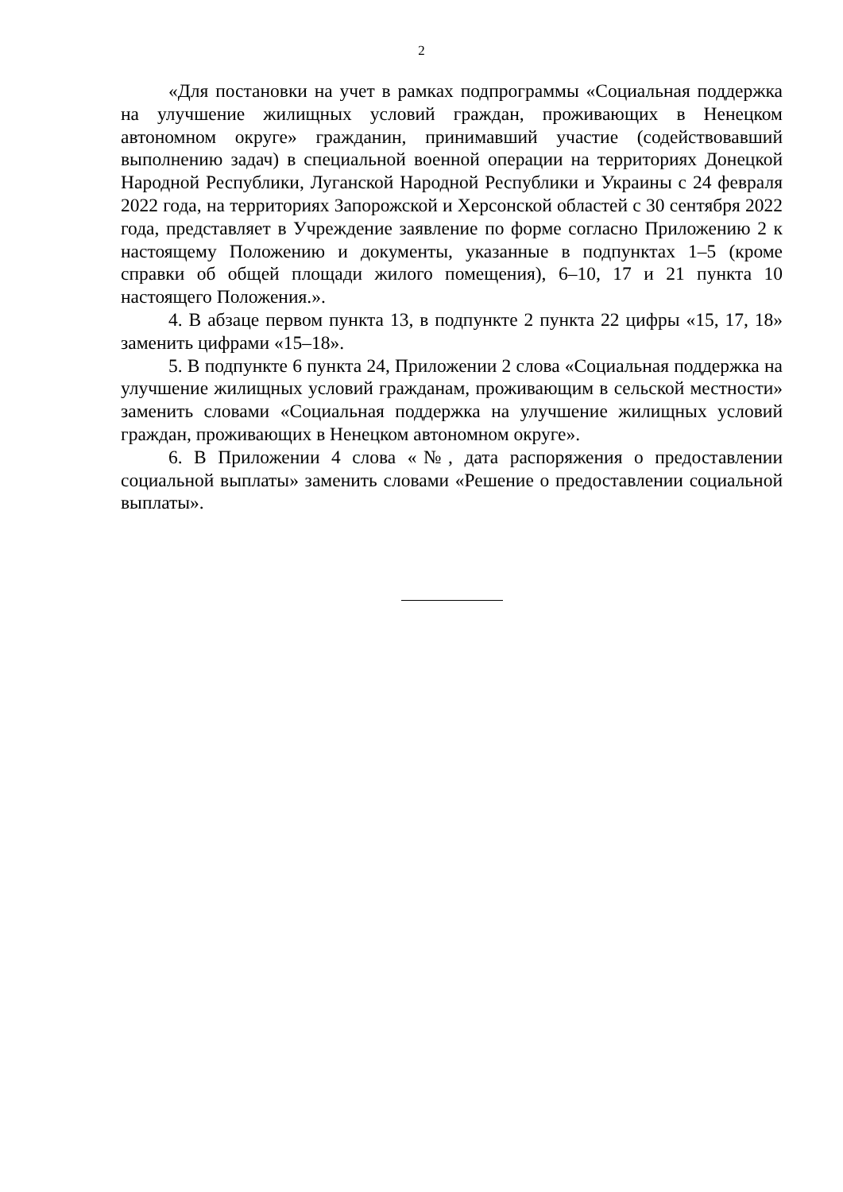2
«Для постановки на учет в рамках подпрограммы «Социальная поддержка на улучшение жилищных условий граждан, проживающих в Ненецком автономном округе» гражданин, принимавший участие (содействовавший выполнению задач) в специальной военной операции на территориях Донецкой Народной Республики, Луганской Народной Республики и Украины с 24 февраля 2022 года, на территориях Запорожской и Херсонской областей с 30 сентября 2022 года, представляет в Учреждение заявление по форме согласно Приложению 2 к настоящему Положению и документы, указанные в подпунктах 1–5 (кроме справки об общей площади жилого помещения), 6–10, 17 и 21 пункта 10 настоящего Положения.».
4. В абзаце первом пункта 13, в подпункте 2 пункта 22 цифры «15, 17, 18» заменить цифрами «15–18».
5. В подпункте 6 пункта 24, Приложении 2 слова «Социальная поддержка на улучшение жилищных условий гражданам, проживающим в сельской местности» заменить словами «Социальная поддержка на улучшение жилищных условий граждан, проживающих в Ненецком автономном округе».
6. В Приложении 4 слова «№, дата распоряжения о предоставлении социальной выплаты» заменить словами «Решение о предоставлении социальной выплаты».